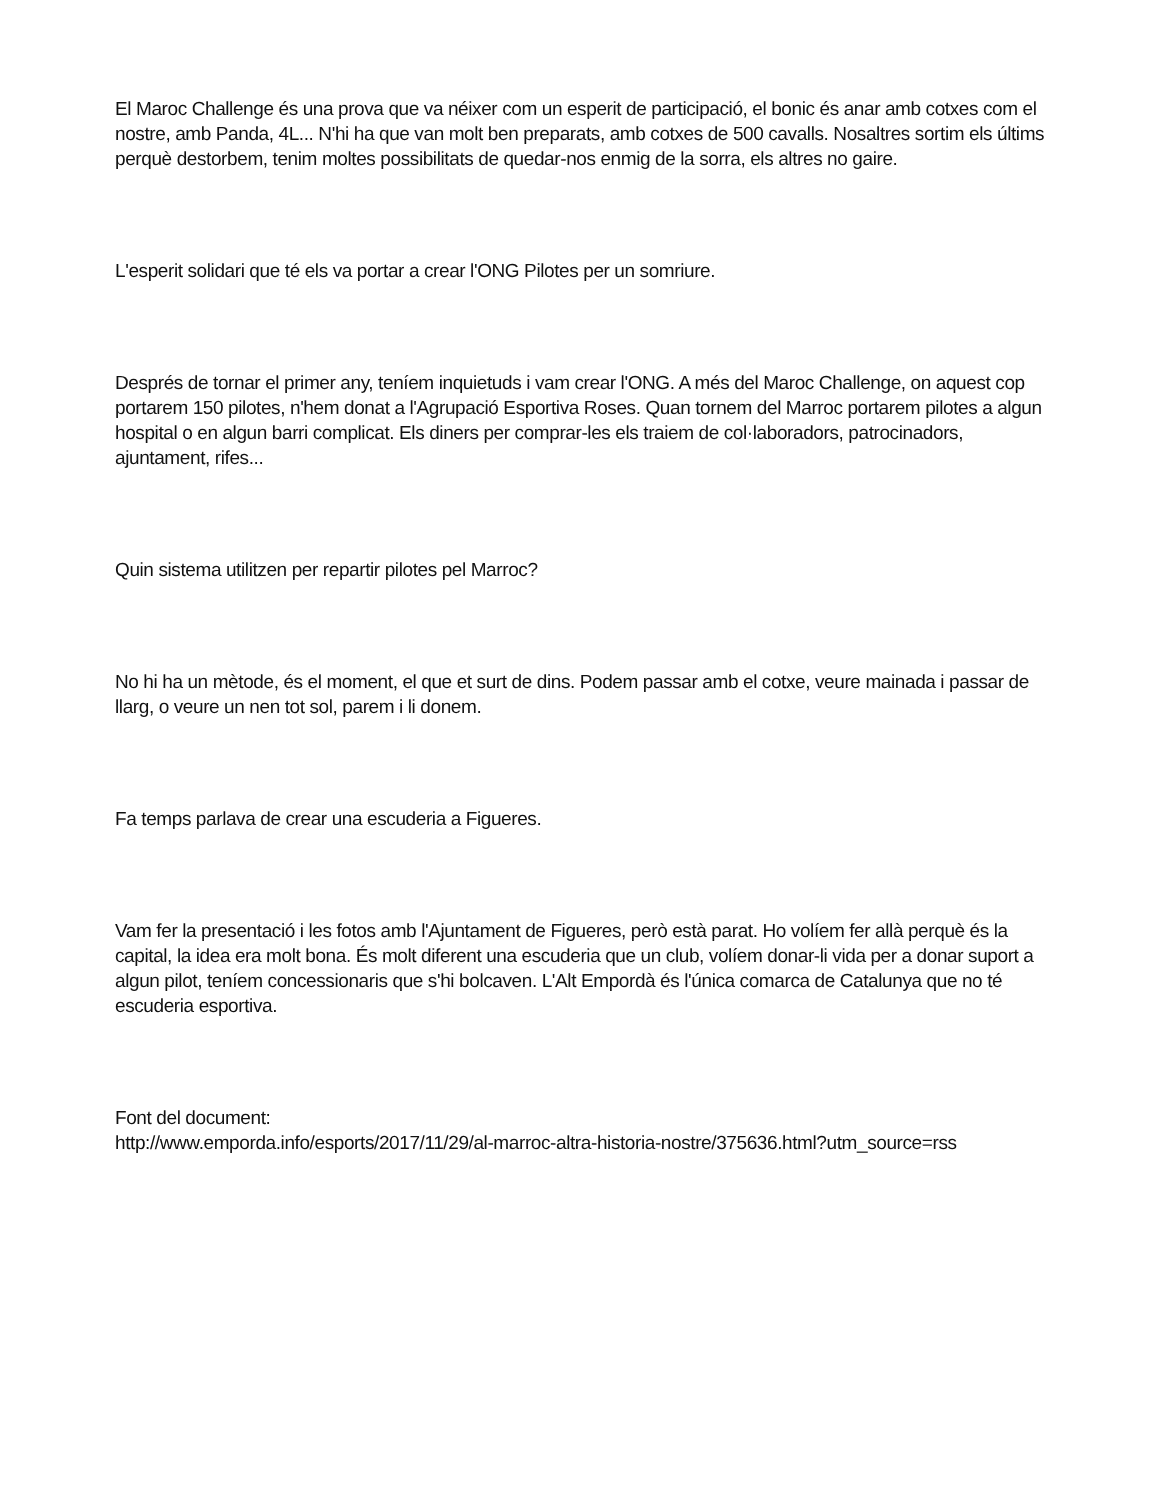El Maroc Challenge és una prova que va néixer com un esperit de participació, el bonic és anar amb cotxes com el nostre, amb Panda, 4L... N'hi ha que van molt ben preparats, amb cotxes de 500 cavalls. Nosaltres sortim els últims perquè destorbem, tenim moltes possibilitats de quedar-nos enmig de la sorra, els altres no gaire.
L'esperit solidari que té els va portar a crear l'ONG Pilotes per un somriure.
Després de tornar el primer any, teníem inquietuds i vam crear l'ONG. A més del Maroc Challenge, on aquest cop portarem 150 pilotes, n'hem donat a l'Agrupació Esportiva Roses. Quan tornem del Marroc portarem pilotes a algun hospital o en algun barri complicat. Els diners per comprar-les els traiem de col·laboradors, patrocinadors, ajuntament, rifes...
Quin sistema utilitzen per repartir pilotes pel Marroc?
No hi ha un mètode, és el moment, el que et surt de dins. Podem passar amb el cotxe, veure mainada i passar de llarg, o veure un nen tot sol, parem i li donem.
Fa temps parlava de crear una escuderia a Figueres.
Vam fer la presentació i les fotos amb l'Ajuntament de Figueres, però està parat. Ho volíem fer allà perquè és la capital, la idea era molt bona. És molt diferent una escuderia que un club, volíem donar-li vida per a donar suport a algun pilot, teníem concessionaris que s'hi bolcaven. L'Alt Empordà és l'única comarca de Catalunya que no té escuderia esportiva.
Font del document:
http://www.emporda.info/esports/2017/11/29/al-marroc-altra-historia-nostre/375636.html?utm_source=rss